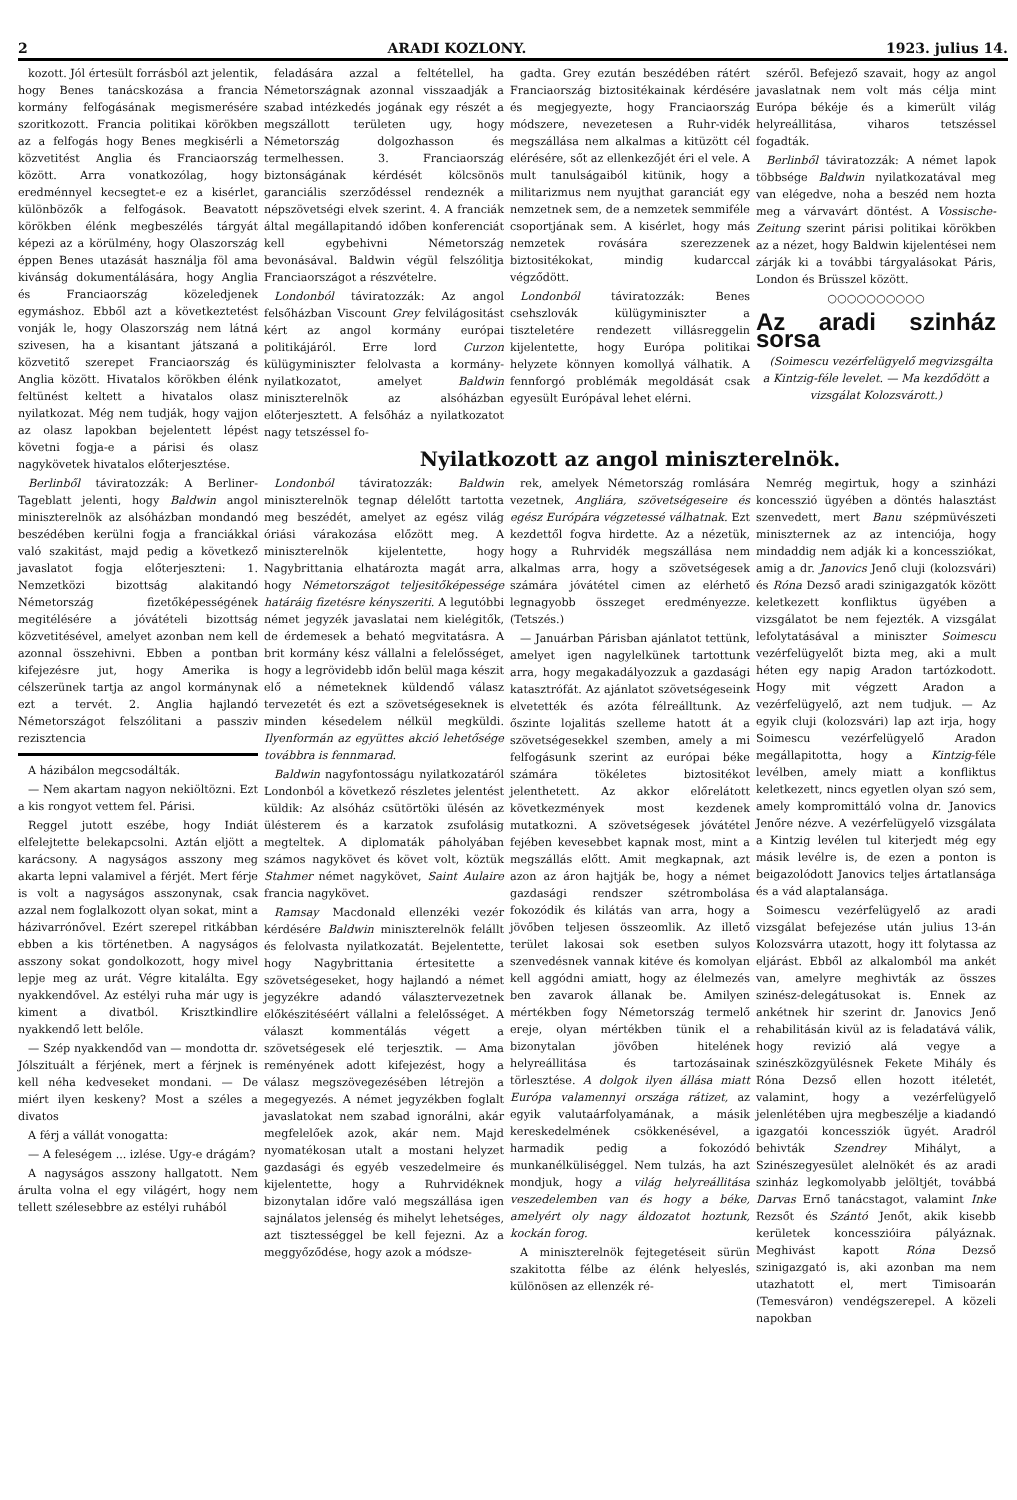2 ARADI KOZLONY. 1923. julius 14.
kozott. Jól értesült forrásból azt jelentik, hogy Benes tanácskozása a francia kormány felfogásának megismerésére szoritkozott. Francia politikai körökben az a felfogás hogy Benes megkisérli a közvetitést Anglia és Franciaország között. Arra vonatkozólag, hogy eredménnyel kecsegtet-e ez a kisérlet, különbözők a felfogások. Beavatott körökben élénk megbeszélés tárgyát képezi az a körülmény, hogy Olaszország éppen Benes utazását használja föl ama kivánság dokumentálására, hogy Anglia és Franciaország közeledjenek egymáshoz. Ebből azt a következtetést vonják le, hogy Olaszország nem látná szivesen, ha a kisantant játszaná a közvetitő szerepet Franciaország és Anglia között. Hivatalos körökben élénk feltünést keltett a hivatalos olasz nyilatkozat. Még nem tudják, hogy vajjon az olasz lapokban bejelentett lépést követni fogja-e a párisi és olasz nagykövetek hivatalos előterjesztése.
Berlinből táviratozzák: A Berliner-Tageblatt jelenti, hogy Baldwin angol miniszterelnök az alsóházban mondandó beszédében kerülni fogja a franciákkal való szakitást, majd pedig a következő javaslatot fogja előterjeszteni: 1. Nemzetközi bizottság alakitandó Németország fizetőképességének megitélésére a jóvátételi bizottság közvetitésével, amelyet azonban nem kell azonnal összehivni. Ebben a pontban kifejezésre jut, hogy Amerika is célszerünek tartja az angol kormánynak ezt a tervét. 2. Anglia hajlandó Németországot felszólitani a passziv rezisztencia
A házibálon megcsodálták.
— Nem akartam nagyon nekiöltözni. Ezt a kis rongyot vettem fel. Párisi.
Reggel jutott eszébe, hogy Indiát elfelejtette belekapcsolni. Aztán eljött a karácsony. A nagyságos asszony meg akarta lepni valamivel a férjét. Mert férje is volt a nagyságos asszonynak, csak azzal nem foglalkozott olyan sokat, mint a házivarrónővel. Ezért szerepel ritkábban ebben a kis történetben. A nagyságos asszony sokat gondolkozott, hogy mivel lepje meg az urát. Végre kitalálta. Egy nyakkendővel. Az estélyi ruha már ugy is kiment a divatból. Krisztkindlire nyakkendő lett belőle.
— Szép nyakkendőd van — mondotta dr. Jólszituált a férjének, mert a férjnek is kell néha kedveseket mondani. — De miért ilyen keskeny? Most a széles a divatos
A férj a vállát vonogatta:
— A feleségem ... izlése. Ugy-e drágám?
A nagyságos asszony hallgatott. Nem árulta volna el egy világért, hogy nem tellett szélesebbre az estélyi ruhából
feladására azzal a feltétellel, ha Németországnak azonnal visszaadják a szabad intézkedés jogának egy részét a megszállott területen ugy, hogy Németország dolgozhasson és termelhessen. 3. Franciaország biztonságának kérdését kölcsönös garanciális szerződéssel rendeznék a népszövetségi elvek szerint. 4. A franciák által megállapitandó időben konferenciát kell egybehivni Németország bevonásával. Baldwin végül felszólitja Franciaországot a részvételre.
Londonból táviratozzák: Az angol felsőházban Viscount Grey felvilágositást kért az angol kormány európai politikájáról. Erre lord Curzon külügyminiszter felolvasta a kormány-nyilatkozatot, amelyet Baldwin miniszterelnök az alsóházban előterjesztett. A felsőház a nyilatkozatot nagy tetszéssel fo-
gadta. Grey ezután beszédében rátért Franciaország biztositékainak kérdésére és megjegyezte, hogy Franciaország módszere, nevezetesen a Ruhr-vidék megszállása nem alkalmas a kitüzött cél elérésére, sőt az ellenkezőjét éri el vele. A mult tanulságaiból kitünik, hogy a militarizmus nem nyujthat garanciát egy nemzetnek sem, de a nemzetek semmiféle csoportjának sem. A kisérlet, hogy más nemzetek rovására szerezzenek biztositékokat, mindig kudarccal végződött.
Londonból táviratozzák: Benes csehszlovák külügyminiszter a tiszteletére rendezett villásreggelin kijelentette, hogy Európa politikai helyzete könnyen komollyá válhatik. A fennforgó problémák megoldását csak egyesült Európával lehet elérni.
széről. Befejező szavait, hogy az angol javaslatnak nem volt más célja mint Európa békéje és a kimerült világ helyreállitása, viharos tetszéssel fogadták.
Berlinből táviratozzák: A német lapok többsége Baldwin nyilatkozatával meg van elégedve, noha a beszéd nem hozta meg a várvavárt döntést. A Vossische-Zeitung szerint párisi politikai körökben az a nézet, hogy Baldwin kijelentései nem zárják ki a további tárgyalásokat Páris, London és Brüsszel között.
○○○○○○○○○○
Az aradi szinház sorsa
(Soimescu vezérfelügyelő megvizsgálta a Kintzig-féle levelet. — Ma kezdődött a vizsgálat Kolozsvárott.)
Nyilatkozott az angol miniszterelnök.
Londonból táviratozzák: Baldwin miniszterelnök tegnap délelőtt tartotta meg beszédét, amelyet az egész világ óriási várakozása előzött meg. A miniszterelnök kijelentette, hogy Nagybrittania elhatározta magát arra, hogy Németországot teljesitőképessége határáig fizetésre kényszeriti. A legutóbbi német jegyzék javaslatai nem kielégitők, de érdemesek a beható megvitatásra. A brit kormány kész vállalni a felelősséget, hogy a legrövidebb időn belül maga készit elő a németeknek küldendő válasz tervezetét és ezt a szövetségeseknek is minden késedelem nélkül megküldi. Ilyenformán az együttes akció lehetősége továbbra is fennmarad.
Baldwin nagyfontosságu nyilatkozatáról Londonból a következő részletes jelentést küldik: Az alsóház csütörtöki ülésén az ülésterem és a karzatok zsufolásig megteltek. A diplomaták páholyában számos nagykövet és követ volt, köztük Stahmer német nagykövet, Saint Aulaire francia nagykövet.
Ramsay Macdonald ellenzéki vezér kérdésére Baldwin miniszterelnök felállt és felolvasta nyilatkozatát. Bejelentette, hogy Nagybrittania értesitette a szövetségeseket, hogy hajlandó a német jegyzékre adandó választervezetnek előkészitéséért vállalni a felelősséget. A választ kommentálás végett a szövetségesek elé terjesztik. — Ama reményének adott kifejezést, hogy a válasz megszövegezésében létrejön a megegyezés. A német jegyzékben foglalt javaslatokat nem szabad ignorálni, akár megfelelőek azok, akár nem. Majd nyomatékosan utalt a mostani helyzet gazdasági és egyéb veszedelmeire és kijelentette, hogy a Ruhrvidéknek bizonytalan időre való megszállása igen sajnálatos jelenség és mihelyt lehetséges, azt tisztességgel be kell fejezni. Az a meggyőződése, hogy azok a módsze-
rek, amelyek Németország romlására vezetnek, Angliára, szövetségeseire és egész Európára végzetessé válhatnak. Ezt kezdettől fogva hirdette. Az a nézetük, hogy a Ruhrvidék megszállása nem alkalmas arra, hogy a szövetségesek számára jóvátétel cimen az elérhető legnagyobb összeget eredményezze. (Tetszés.)
— Januárban Párisban ajánlatot tettünk, amelyet igen nagylelkünek tartottunk arra, hogy megakadályozzuk a gazdasági katasztrófát. Az ajánlatot szövetségeseink elvetették és azóta félreálltunk. Az őszinte lojalitás szelleme hatott át a szövetségesekkel szemben, amely a mi felfogásunk szerint az európai béke számára tökéletes biztositékot jelenthetett. Az akkor előrelátott következmények most kezdenek mutatkozni. A szövetségesek jóvátétel fejében kevesebbet kapnak most, mint a megszállás előtt. Amit megkapnak, azt azon az áron hajtják be, hogy a német gazdasági rendszer szétrombolása fokozódik és kilátás van arra, hogy a jövőben teljesen összeomlik. Az illető terület lakosai sok esetben sulyos szenvedésnek vannak kitéve és komolyan kell aggódni amiatt, hogy az élelmezés ben zavarok állanak be. Amilyen mértékben fogy Németország termelő ereje, olyan mértékben tünik el a bizonytalan jövőben hitelének helyreállitása és tartozásainak törlesztése. A dolgok ilyen állása miatt Európa valamennyi országa rátizet, az egyik valutaárfolyamának, a másik kereskedelmének csökkenésével, a harmadik pedig a fokozódó munkanélküliséggel. Nem tulzás, ha azt mondjuk, hogy a világ helyreállitása veszedelemben van és hogy a béke, amelyért oly nagy áldozatot hoztunk, kockán forog.
A miniszterelnök fejtegetéseit sürün szakitotta félbe az élénk helyeslés, különösen az ellenzék ré-
Nemrég megirtuk, hogy a szinházi koncesszió ügyében a döntés halasztást szenvedett, mert Banu szépmüvészeti miniszternek az az intenciója, hogy mindaddig nem adják ki a koncessziókat, amig a dr. Janovics Jenő cluji (kolozsvári) és Róna Dezső aradi szinigazgatók között keletkezett konfliktus ügyében a vizsgálatot be nem fejezték. A vizsgálat lefolytatásával a miniszter Soimescu vezérfelügyelőt bizta meg, aki a mult héten egy napig Aradon tartózkodott. Hogy mit végzett Aradon a vezérfelügyelő, azt nem tudjuk. — Az egyik cluji (kolozsvári) lap azt irja, hogy Soimescu vezérfelügyelő Aradon megállapitotta, hogy a Kintzig-féle levélben, amely miatt a konfliktus keletkezett, nincs egyetlen olyan szó sem, amely kompromittáló volna dr. Janovics Jenőre nézve. A vezérfelügyelő vizsgálata a Kintzig levélen tul kiterjedt még egy másik levélre is, de ezen a ponton is beigazolódott Janovics teljes ártatlansága és a vád alaptalansága.
Soimescu vezérfelügyelő az aradi vizsgálat befejezése után julius 13-án Kolozsvárra utazott, hogy itt folytassa az eljárást. Ebből az alkalomból ma ankét van, amelyre meghivták az összes szinész-delegátusokat is. Ennek az ankétnek hir szerint dr. Janovics Jenő rehabilitásán kivül az is feladatává válik, hogy revizió alá vegye a szinészközgyülésnek Fekete Mihály és Róna Dezső ellen hozott itéletét, valamint, hogy a vezérfelügyelő jelenlétében ujra megbeszélje a kiadandó igazgatói koncessziók ügyét. Aradról behivták Szendrey Mihályt, a Szinészegyesület alelnökét és az aradi szinház legkomolyabb jelöltjét, továbbá Darvas Ernő tanácstagot, valamint Inke Rezsőt és Szántó Jenőt, akik kisebb kerületek koncesszióira pályáznak. Meghivást kapott Róna Dezső szinigazgató is, aki azonban ma nem utazhatott el, mert Timisoarán (Temesváron) vendégszerepel. A közeli napokban